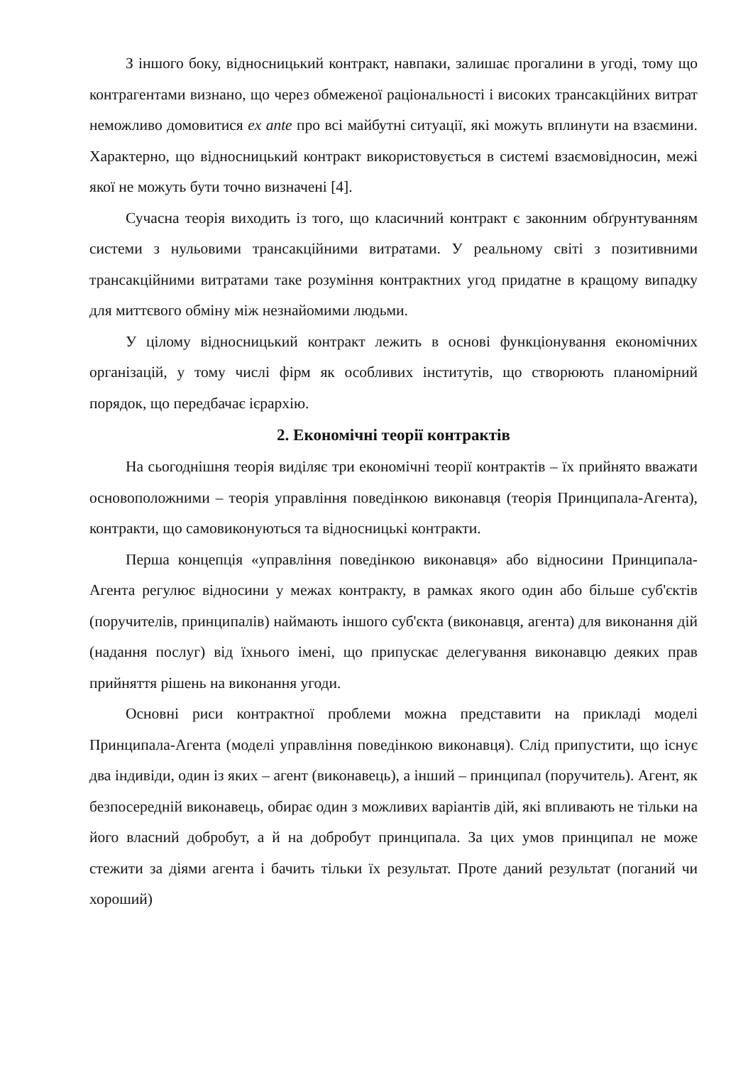З іншого боку, відносницький контракт, навпаки, залишає прогалини в угоді, тому що контрагентами визнано, що через обмеженої раціональності і високих трансакційних витрат неможливо домовитися ex ante про всі майбутні ситуації, які можуть вплинути на взаємини. Характерно, що відносницький контракт використовується в системі взаємовідносин, межі якої не можуть бути точно визначені [4].
Сучасна теорія виходить із того, що класичний контракт є законним обґрунтуванням системи з нульовими трансакційними витратами. У реальному світі з позитивними трансакційними витратами таке розуміння контрактних угод придатне в кращому випадку для миттєвого обміну між незнайомими людьми.
У цілому відносницький контракт лежить в основі функціонування економічних організацій, у тому числі фірм як особливих інститутів, що створюють планомірний порядок, що передбачає ієрархію.
2. Економічні теорії контрактів
На сьогоднішня теорія виділяє три економічні теорії контрактів – їх прийнято вважати основоположними – теорія управління поведінкою виконавця (теорія Принципала-Агента), контракти, що самовиконуються та відносницькі контракти.
Перша концепція «управління поведінкою виконавця» або відносини Принципала-Агента регулює відносини у межах контракту, в рамках якого один або більше суб'єктів (поручителів, принципалів) наймають іншого суб'єкта (виконавця, агента) для виконання дій (надання послуг) від їхнього імені, що припускає делегування виконавцю деяких прав прийняття рішень на виконання угоди.
Основні риси контрактної проблеми можна представити на прикладі моделі Принципала-Агента (моделі управління поведінкою виконавця). Слід припустити, що існує два індивіди, один із яких – агент (виконавець), а інший – принципал (поручитель). Агент, як безпосередній виконавець, обирає один з можливих варіантів дій, які впливають не тільки на його власний добробут, а й на добробут принципала. За цих умов принципал не може стежити за діями агента і бачить тільки їх результат. Проте даний результат (поганий чи хороший)